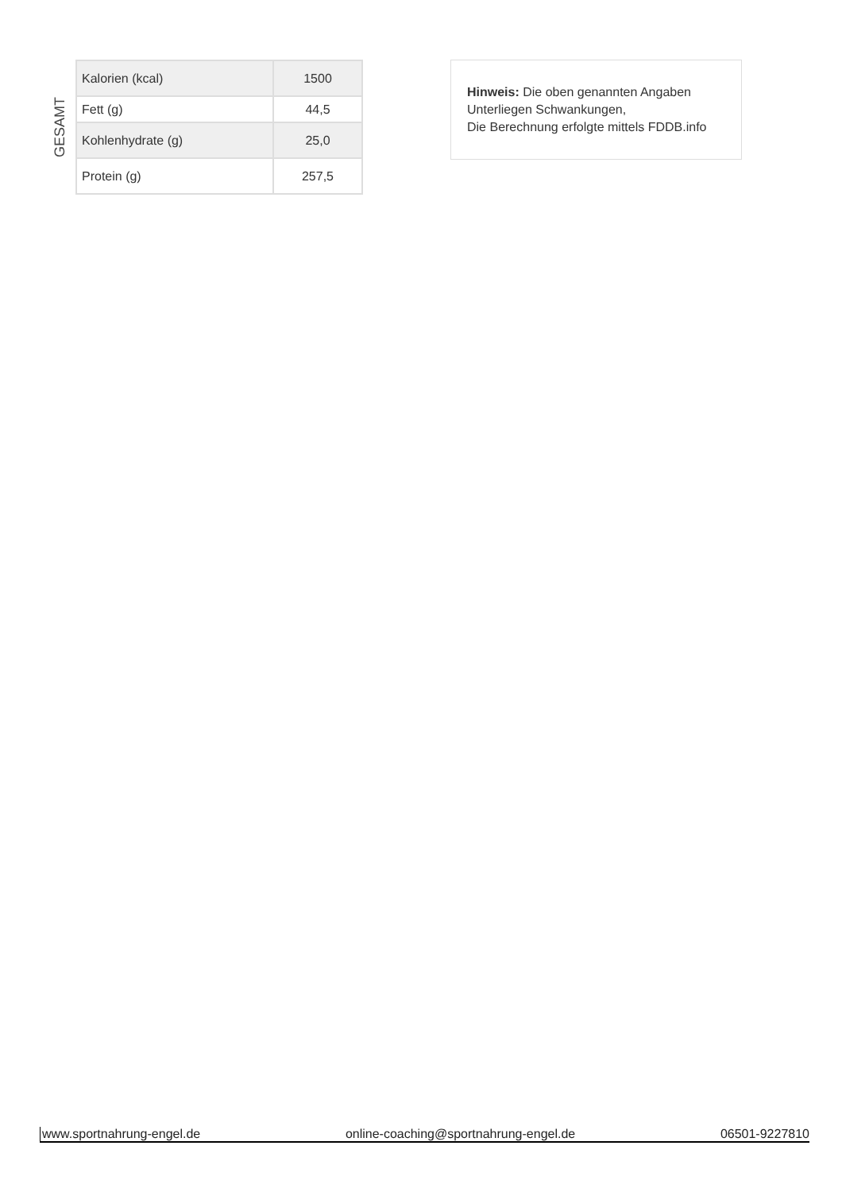GESAMT
| Kalorien (kcal) | 1500 |
| Fett (g) | 44,5 |
| Kohlenhydrate (g) | 25,0 |
| Protein (g) | 257,5 |
Hinweis: Die oben genannten Angaben
Unterliegen Schwankungen,
Die Berechnung erfolgte mittels FDDB.info
www.sportnahrung-engel.de online-coaching@sportnahrung-engel.de 06501-9227810